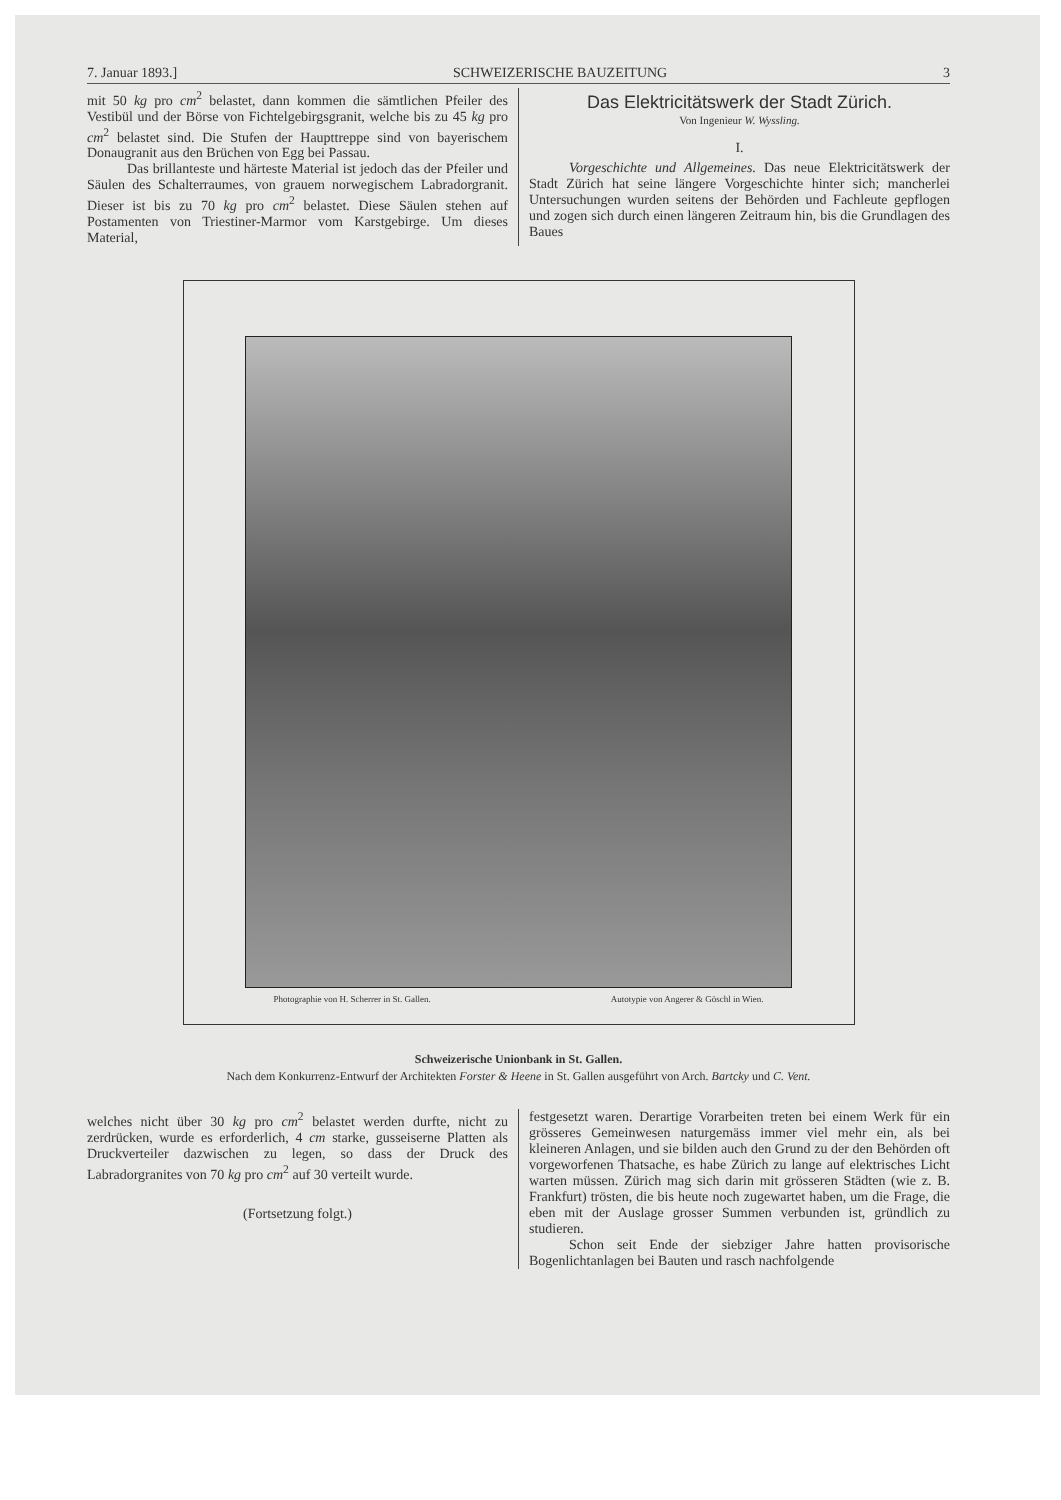7. Januar 1893.] SCHWEIZERISCHE BAUZEITUNG 3
mit 50 kg pro cm<sup>2</sup> belastet, dann kommen die sämtlichen Pfeiler des Vestibül und der Börse von Fichtelgebirgsgranit, welche bis zu 45 kg pro cm<sup>2</sup> belastet sind. Die Stufen der Haupttreppe sind von bayerischem Donaugranit aus den Brüchen von Egg bei Passau.
Das brillanteste und härteste Material ist jedoch das der Pfeiler und Säulen des Schalterraumes, von grauem norwegischem Labradorgranit. Dieser ist bis zu 70 kg pro cm<sup>2</sup> belastet. Diese Säulen stehen auf Postamenten von Triestiner-Marmor vom Karstgebirge. Um dieses Material,
Das Elektricitätswerk der Stadt Zürich.
Von Ingenieur W. Wyssling.
I.
Vorgeschichte und Allgemeines. Das neue Elektricitätswerk der Stadt Zürich hat seine längere Vorgeschichte hinter sich; mancherlei Untersuchungen wurden seitens der Behörden und Fachleute gepflogen und zogen sich durch einen längeren Zeitraum hin, bis die Grundlagen des Baues
Photographie von H. Scherrer in St. Gallen. Autotypie von Angerer & Göschl in Wien.
Schweizerische Unionbank in St. Gallen.
Nach dem Konkurrenz-Entwurf der Architekten Forster & Heene in St. Gallen ausgeführt von Arch. Bartcky und C. Vent.
welches nicht über 30 kg pro cm<sup>2</sup> belastet werden durfte, nicht zu zerdrücken, wurde es erforderlich, 4 cm starke, gusseiserne Platten als Druckverteiler dazwischen zu legen, so dass der Druck des Labradorgranites von 70 kg pro cm<sup>2</sup> auf 30 verteilt wurde.
(Fortsetzung folgt.)
festgesetzt waren. Derartige Vorarbeiten treten bei einem Werk für ein grösseres Gemeinwesen naturgemäss immer viel mehr ein, als bei kleineren Anlagen, und sie bilden auch den Grund zu der den Behörden oft vorgeworfenen Thatsache, es habe Zürich zu lange auf elektrisches Licht warten müssen. Zürich mag sich darin mit grösseren Städten (wie z. B. Frankfurt) trösten, die bis heute noch zugewartet haben, um die Frage, die eben mit der Auslage grosser Summen verbunden ist, gründlich zu studieren.
Schon seit Ende der siebziger Jahre hatten provisorische Bogenlichtanlagen bei Bauten und rasch nachfolgende